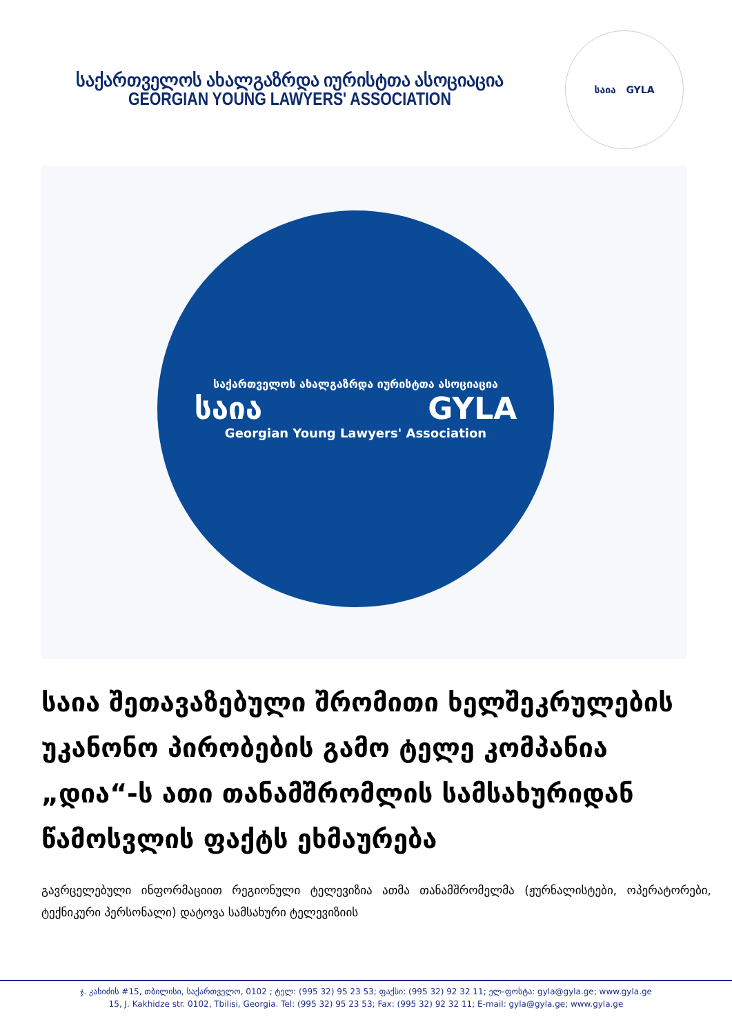საქართველოს ახალგაზრდა იურისტთა ასოციაცია
GEORGIAN YOUNG LAWYERS' ASSOCIATION
საია GYLA
საქართველოს ახალგაზრდა იურისტთა ასოციაცია
საია GYLA
Georgian Young Lawyers' Association
საია შეთავაზებული შრომითი ხელშეკრულების უკანონო პირობების გამო ტელე კომპანია „დია“-ს ათი თანამშრომლის სამსახურიდან წამოსვლის ფაქტს ეხმაურება
გავრცელებული ინფორმაციით რეგიონული ტელევიზია ათმა თანამშრომელმა (ჟურნალისტები, ოპერატორები, ტექნიკური პერსონალი) დატოვა სამსახური ტელევიზიის
ჯ. კახიძის #15, თბილისი, საქართველო, 0102 ; ტელ: (995 32) 95 23 53; ფაქსი: (995 32) 92 32 11; ელ-ფოსტა: gyla@gyla.ge; www.gyla.ge
15, J. Kakhidze str. 0102, Tbilisi, Georgia. Tel: (995 32) 95 23 53; Fax: (995 32) 92 32 11; E-mail: gyla@gyla.ge; www.gyla.ge